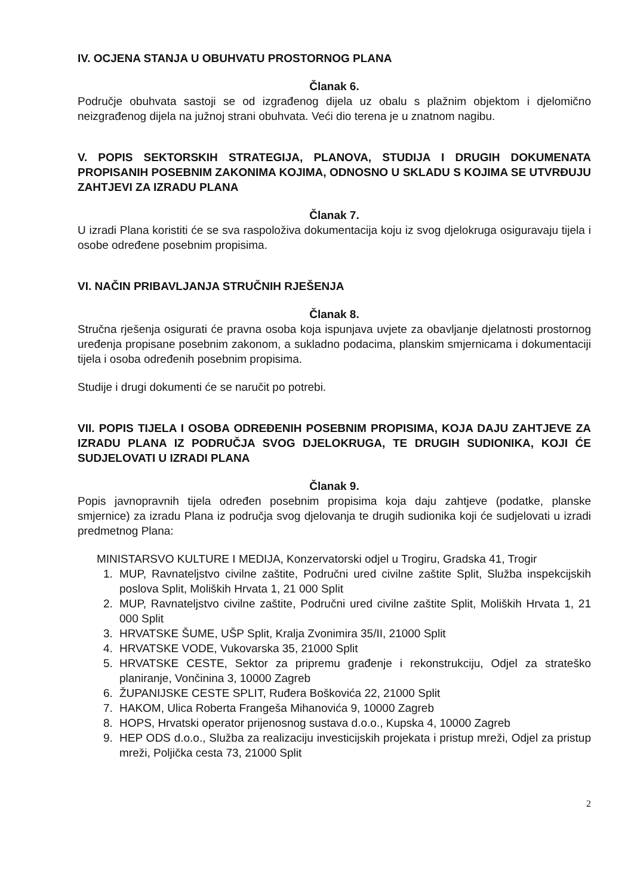IV. OCJENA STANJA U OBUHVATU PROSTORNOG PLANA
Članak 6.
Područje obuhvata sastoji se od izgrađenog dijela uz obalu s plažnim objektom i djelomično neizgrađenog dijela na južnoj strani obuhvata. Veći dio terena je u znatnom nagibu.
V. POPIS SEKTORSKIH STRATEGIJA, PLANOVA, STUDIJA I DRUGIH DOKUMENATA PROPISANIH POSEBNIM ZAKONIMA KOJIMA, ODNOSNO U SKLADU S KOJIMA SE UTVRĐUJU ZAHTJEVI ZA IZRADU PLANA
Članak 7.
U izradi Plana koristiti će se sva raspoloživa dokumentacija koju iz svog djelokruga osiguravaju tijela i osobe određene posebnim propisima.
VI. NAČIN PRIBAVLJANJA STRUČNIH RJEŠENJA
Članak 8.
Stručna rješenja osigurati će pravna osoba koja ispunjava uvjete za obavljanje djelatnosti prostornog uređenja propisane posebnim zakonom, a sukladno podacima, planskim smjernicama i dokumentaciji tijela i osoba određenih posebnim propisima.
Studije i drugi dokumenti će se naručit po potrebi.
VII. POPIS TIJELA I OSOBA ODREĐENIH POSEBNIM PROPISIMA, KOJA DAJU ZAHTJEVE ZA IZRADU PLANA IZ PODRUČJA SVOG DJELOKRUGA, TE DRUGIH SUDIONIKA, KOJI ĆE SUDJELOVATI U IZRADI PLANA
Članak 9.
Popis javnopravnih tijela određen posebnim propisima koja daju zahtjeve (podatke, planske smjernice) za izradu Plana iz područja svog djelovanja te drugih sudionika koji će sudjelovati u izradi predmetnog Plana:
MINISTARSVO KULTURE I MEDIJA, Konzervatorski odjel u Trogiru, Gradska 41, Trogir
1. MUP, Ravnateljstvo civilne zaštite, Područni ured civilne zaštite Split, Služba inspekcijskih poslova Split, Moliških Hrvata 1, 21 000 Split
2. MUP, Ravnateljstvo civilne zaštite, Područni ured civilne zaštite Split, Moliških Hrvata 1, 21 000 Split
3. HRVATSKE ŠUME, UŠP Split, Kralja Zvonimira 35/II, 21000 Split
4. HRVATSKE VODE, Vukovarska 35, 21000 Split
5. HRVATSKE CESTE, Sektor za pripremu građenje i rekonstrukciju, Odjel za strateško planiranje, Vončinina 3, 10000 Zagreb
6. ŽUPANIJSKE CESTE SPLIT, Ruđera Boškovića 22, 21000 Split
7. HAKOM, Ulica Roberta Frangeša Mihanovića 9, 10000 Zagreb
8. HOPS, Hrvatski operator prijenosnog sustava d.o.o., Kupska 4, 10000 Zagreb
9. HEP ODS d.o.o., Služba za realizaciju investicijskih projekata i pristup mreži, Odjel za pristup mreži, Poljička cesta 73, 21000 Split
2